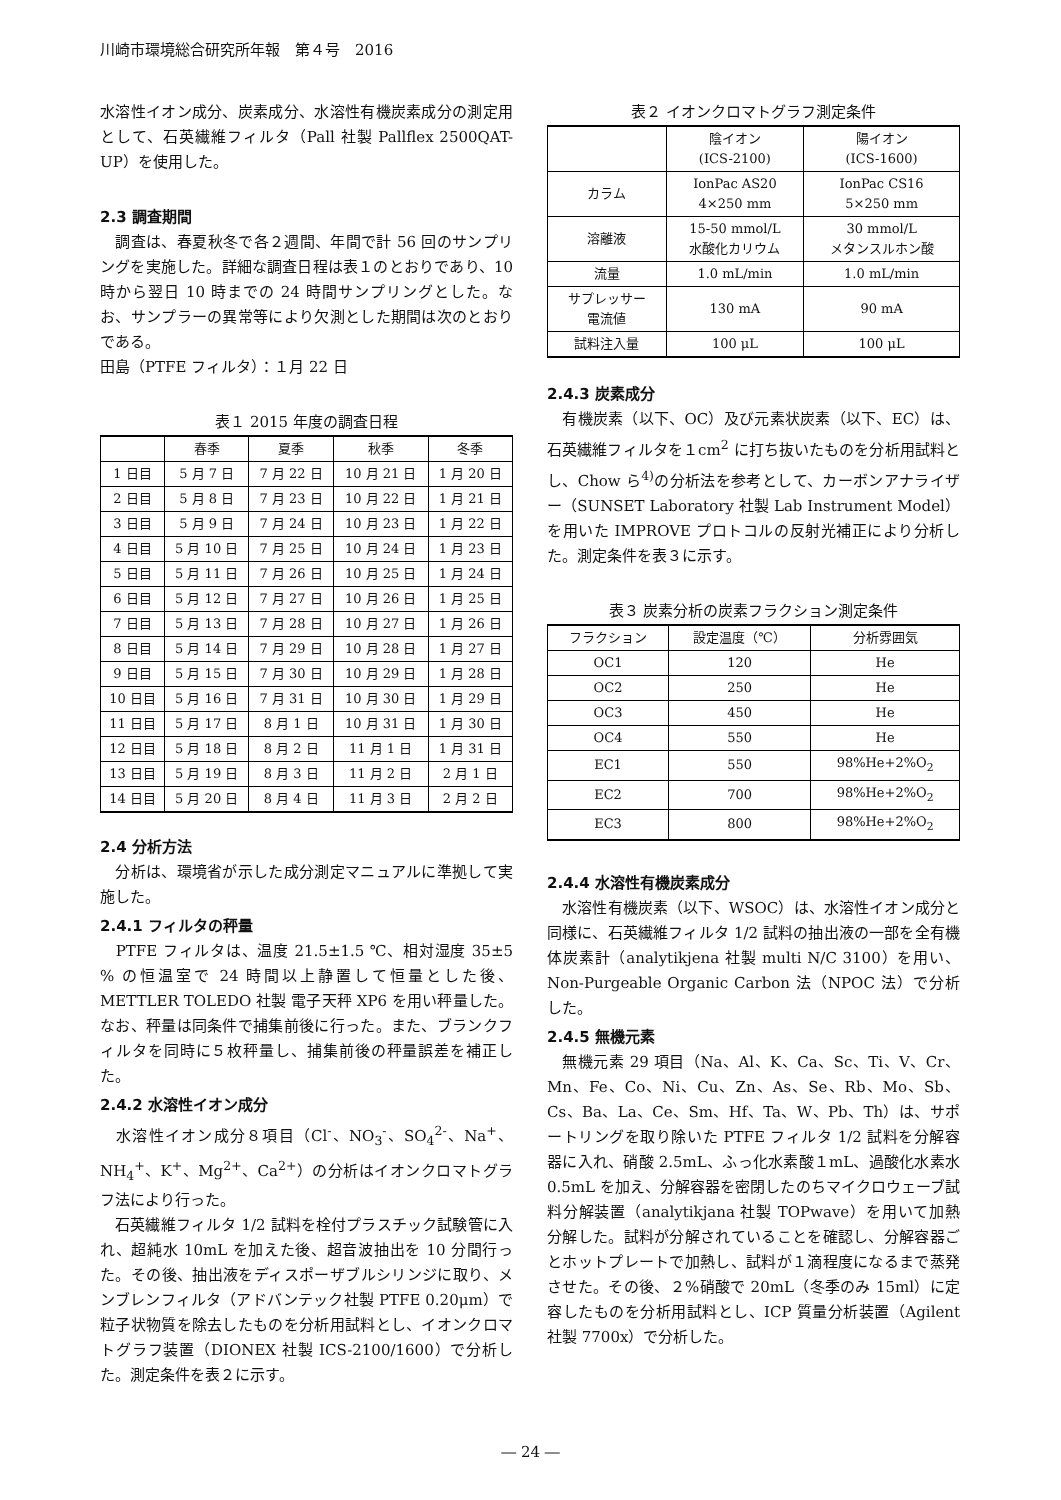川崎市環境総合研究所年報　第４号　2016
水溶性イオン成分、炭素成分、水溶性有機炭素成分の測定用として、石英繊維フィルタ（Pall 社製 Pallflex 2500QAT-UP）を使用した。
2.3 調査期間
　調査は、春夏秋冬で各２週間、年間で計 56 回のサンプリングを実施した。詳細な調査日程は表１のとおりであり、10 時から翌日 10 時までの 24 時間サンプリングとした。なお、サンプラーの異常等により欠測とした期間は次のとおりである。
田島（PTFE フィルタ）：１月 22 日
表１ 2015 年度の調査日程
| | 春季 | 夏季 | 秋季 | 冬季 |
| --- | --- | --- | --- | --- |
| 1 日目 | 5 月 7 日 | 7 月 22 日 | 10 月 21 日 | 1 月 20 日 |
| 2 日目 | 5 月 8 日 | 7 月 23 日 | 10 月 22 日 | 1 月 21 日 |
| 3 日目 | 5 月 9 日 | 7 月 24 日 | 10 月 23 日 | 1 月 22 日 |
| 4 日目 | 5 月 10 日 | 7 月 25 日 | 10 月 24 日 | 1 月 23 日 |
| 5 日目 | 5 月 11 日 | 7 月 26 日 | 10 月 25 日 | 1 月 24 日 |
| 6 日目 | 5 月 12 日 | 7 月 27 日 | 10 月 26 日 | 1 月 25 日 |
| 7 日目 | 5 月 13 日 | 7 月 28 日 | 10 月 27 日 | 1 月 26 日 |
| 8 日目 | 5 月 14 日 | 7 月 29 日 | 10 月 28 日 | 1 月 27 日 |
| 9 日目 | 5 月 15 日 | 7 月 30 日 | 10 月 29 日 | 1 月 28 日 |
| 10 日目 | 5 月 16 日 | 7 月 31 日 | 10 月 30 日 | 1 月 29 日 |
| 11 日目 | 5 月 17 日 | 8 月 1 日 | 10 月 31 日 | 1 月 30 日 |
| 12 日目 | 5 月 18 日 | 8 月 2 日 | 11 月 1 日 | 1 月 31 日 |
| 13 日目 | 5 月 19 日 | 8 月 3 日 | 11 月 2 日 | 2 月 1 日 |
| 14 日目 | 5 月 20 日 | 8 月 4 日 | 11 月 3 日 | 2 月 2 日 |
2.4 分析方法
　分析は、環境省が示した成分測定マニュアルに準拠して実施した。
2.4.1 フィルタの秤量
　PTFE フィルタは、温度 21.5±1.5 ℃、相対湿度 35±5 % の恒温室で 24 時間以上静置して恒量とした後、METTLER TOLEDO 社製 電子天秤 XP6 を用い秤量した。なお、秤量は同条件で捕集前後に行った。また、ブランクフィルタを同時に５枚秤量し、捕集前後の秤量誤差を補正した。
2.4.2 水溶性イオン成分
　水溶性イオン成分８項目（Cl<sup>-</sup>、NO<sub>3</sub><sup>-</sup>、SO<sub>4</sub><sup>2-</sup>、Na<sup>+</sup>、NH<sub>4</sub><sup>+</sup>、K<sup>+</sup>、Mg<sup>2+</sup>、Ca<sup>2+</sup>）の分析はイオンクロマトグラフ法により行った。
　石英繊維フィルタ 1/2 試料を栓付プラスチック試験管に入れ、超純水 10mL を加えた後、超音波抽出を 10 分間行った。その後、抽出液をディスポーザブルシリンジに取り、メンブレンフィルタ（アドバンテック社製 PTFE 0.20μm）で粒子状物質を除去したものを分析用試料とし、イオンクロマトグラフ装置（DIONEX 社製 ICS-2100/1600）で分析した。測定条件を表２に示す。
表２ イオンクロマトグラフ測定条件
| | 陰イオン (ICS-2100) | 陽イオン (ICS-1600) |
| --- | --- | --- |
| カラム | IonPac AS20 4×250 mm | IonPac CS16 5×250 mm |
| 溶離液 | 15-50 mmol/L 水酸化カリウム | 30 mmol/L メタンスルホン酸 |
| 流量 | 1.0 mL/min | 1.0 mL/min |
| サプレッサー 電流値 | 130 mA | 90 mA |
| 試料注入量 | 100 μL | 100 μL |
2.4.3 炭素成分
　有機炭素（以下、OC）及び元素状炭素（以下、EC）は、石英繊維フィルタを１cm<sup>2</sup> に打ち抜いたものを分析用試料とし、Chow ら<sup>4)</sup>の分析法を参考として、カーボンアナライザー（SUNSET Laboratory 社製 Lab Instrument Model）を用いた IMPROVE プロトコルの反射光補正により分析した。測定条件を表３に示す。
表３ 炭素分析の炭素フラクション測定条件
| フラクション | 設定温度（℃） | 分析雰囲気 |
| --- | --- | --- |
| OC1 | 120 | He |
| OC2 | 250 | He |
| OC3 | 450 | He |
| OC4 | 550 | He |
| EC1 | 550 | 98%He+2%O<sub>2</sub> |
| EC2 | 700 | 98%He+2%O<sub>2</sub> |
| EC3 | 800 | 98%He+2%O<sub>2</sub> |
2.4.4 水溶性有機炭素成分
　水溶性有機炭素（以下、WSOC）は、水溶性イオン成分と同様に、石英繊維フィルタ 1/2 試料の抽出液の一部を全有機体炭素計（analytikjena 社製 multi N/C 3100）を用い、Non-Purgeable Organic Carbon 法（NPOC 法）で分析した。
2.4.5 無機元素
　無機元素 29 項目（Na、Al、K、Ca、Sc、Ti、V、Cr、Mn、Fe、Co、Ni、Cu、Zn、As、Se、Rb、Mo、Sb、Cs、Ba、La、Ce、Sm、Hf、Ta、W、Pb、Th）は、サポートリングを取り除いた PTFE フィルタ 1/2 試料を分解容器に入れ、硝酸 2.5mL、ふっ化水素酸１mL、過酸化水素水 0.5mL を加え、分解容器を密閉したのちマイクロウェーブ試料分解装置（analytikjana 社製 TOPwave）を用いて加熱分解した。試料が分解されていることを確認し、分解容器ごとホットプレートで加熱し、試料が１滴程度になるまで蒸発させた。その後、２%硝酸で 20mL（冬季のみ 15ml）に定容したものを分析用試料とし、ICP 質量分析装置（Agilent 社製 7700x）で分析した。
― 24 ―